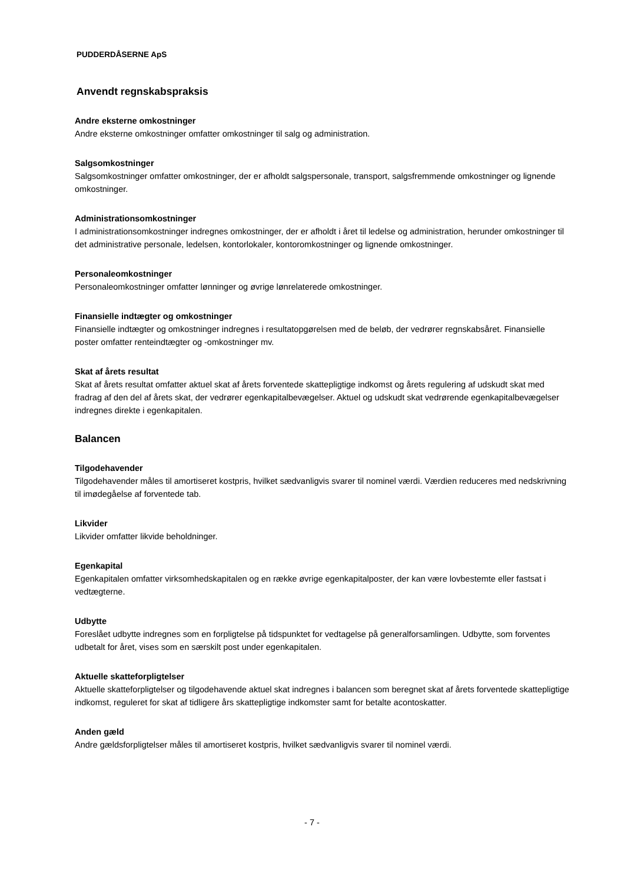PUDDERDÅSERNE ApS
Anvendt regnskabspraksis
Andre eksterne omkostninger
Andre eksterne omkostninger omfatter omkostninger til salg og administration.
Salgsomkostninger
Salgsomkostninger omfatter omkostninger, der er afholdt salgspersonale, transport, salgsfremmende omkostninger og lignende omkostninger.
Administrationsomkostninger
I administrationsomkostninger indregnes omkostninger, der er afholdt i året til ledelse og administration, herunder omkostninger til det administrative personale, ledelsen, kontorlokaler, kontoromkostninger og lignende omkostninger.
Personaleomkostninger
Personaleomkostninger omfatter lønninger og øvrige lønrelaterede omkostninger.
Finansielle indtægter og omkostninger
Finansielle indtægter og omkostninger indregnes i resultatopgørelsen med de beløb, der vedrører regnskabsåret. Finansielle poster omfatter renteindtægter og -omkostninger mv.
Skat af årets resultat
Skat af årets resultat omfatter aktuel skat af årets forventede skattepligtige indkomst og årets regulering af udskudt skat med fradrag af den del af årets skat, der vedrører egenkapitalbevægelser. Aktuel og udskudt skat vedrørende egenkapitalbevægelser indregnes direkte i egenkapitalen.
Balancen
Tilgodehavender
Tilgodehavender måles til amortiseret kostpris, hvilket sædvanligvis svarer til nominel værdi. Værdien reduceres med nedskrivning til imødegåelse af forventede tab.
Likvider
Likvider omfatter likvide beholdninger.
Egenkapital
Egenkapitalen omfatter virksomhedskapitalen og en række øvrige egenkapitalposter, der kan være lovbestemte eller fastsat i vedtægterne.
Udbytte
Foreslået udbytte indregnes som en forpligtelse på tidspunktet for vedtagelse på generalforsamlingen. Udbytte, som forventes udbetalt for året, vises som en særskilt post under egenkapitalen.
Aktuelle skatteforpligtelser
Aktuelle skatteforpligtelser og tilgodehavende aktuel skat indregnes i balancen som beregnet skat af årets forventede skattepligtige indkomst, reguleret for skat af tidligere års skattepligtige indkomster samt for betalte acontoskatter.
Anden gæld
Andre gældsforpligtelser måles til amortiseret kostpris, hvilket sædvanligvis svarer til nominel værdi.
- 7 -